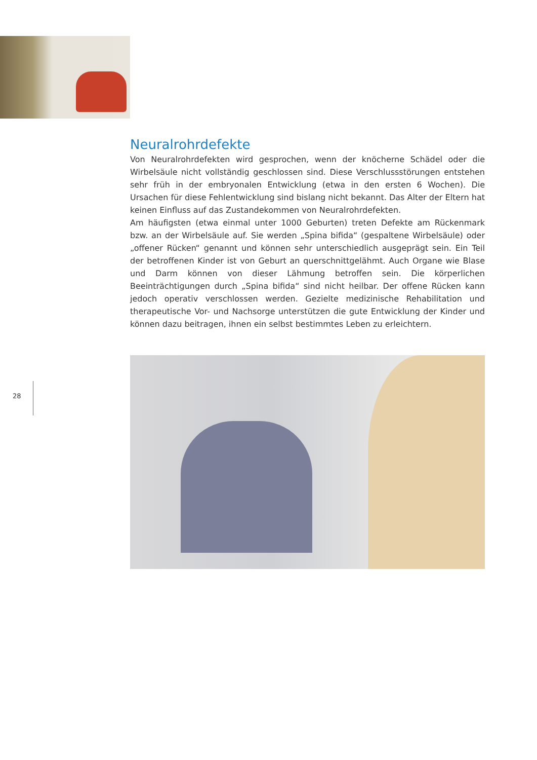Neuralrohrdefekte
Von Neuralrohrdefekten wird gesprochen, wenn der knöcherne Schädel oder die Wirbelsäule nicht vollständig geschlossen sind. Diese Verschlussstörungen entstehen sehr früh in der embryonalen Entwicklung (etwa in den ersten 6 Wochen). Die Ursachen für diese Fehlentwicklung sind bislang nicht bekannt. Das Alter der Eltern hat keinen Einfluss auf das Zustandekommen von Neuralrohrdefekten.
Am häufigsten (etwa einmal unter 1000 Geburten) treten Defekte am Rückenmark bzw. an der Wirbelsäule auf. Sie werden „Spina bifida“ (gespaltene Wirbelsäule) oder „offener Rücken“ genannt und können sehr unterschiedlich ausgeprägt sein. Ein Teil der betroffenen Kinder ist von Geburt an querschnittgelähmt. Auch Organe wie Blase und Darm können von dieser Lähmung betroffen sein. Die körperlichen Beeinträchtigungen durch „Spina bifida“ sind nicht heilbar. Der offene Rücken kann jedoch operativ verschlossen werden. Gezielte medizinische Rehabilitation und therapeutische Vor- und Nachsorge unterstützen die gute Entwicklung der Kinder und können dazu beitragen, ihnen ein selbst bestimmtes Leben zu erleichtern.
28